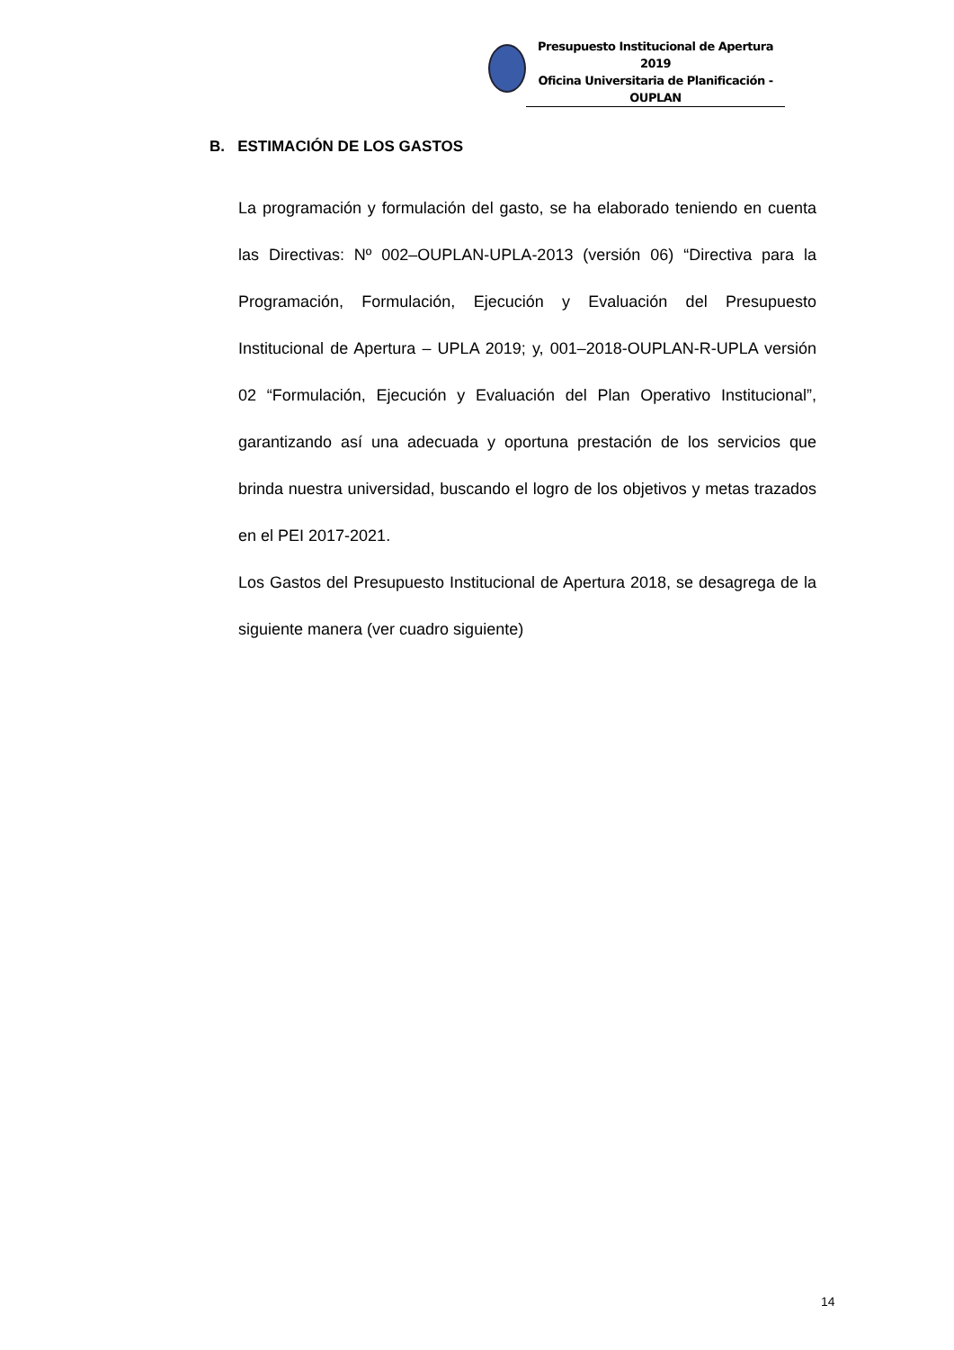Presupuesto Institucional de Apertura 2019
Oficina Universitaria de Planificación - OUPLAN
B. ESTIMACIÓN DE LOS GASTOS
La programación y formulación del gasto, se ha elaborado teniendo en cuenta las Directivas: Nº 002–OUPLAN-UPLA-2013 (versión 06) “Directiva para la Programación, Formulación, Ejecución y Evaluación del Presupuesto Institucional de Apertura – UPLA 2019; y, 001–2018-OUPLAN-R-UPLA versión 02 “Formulación, Ejecución y Evaluación del Plan Operativo Institucional”, garantizando así una adecuada y oportuna prestación de los servicios que brinda nuestra universidad, buscando el logro de los objetivos y metas trazados en el PEI 2017-2021.
Los Gastos del Presupuesto Institucional de Apertura 2018, se desagrega de la siguiente manera (ver cuadro siguiente)
14